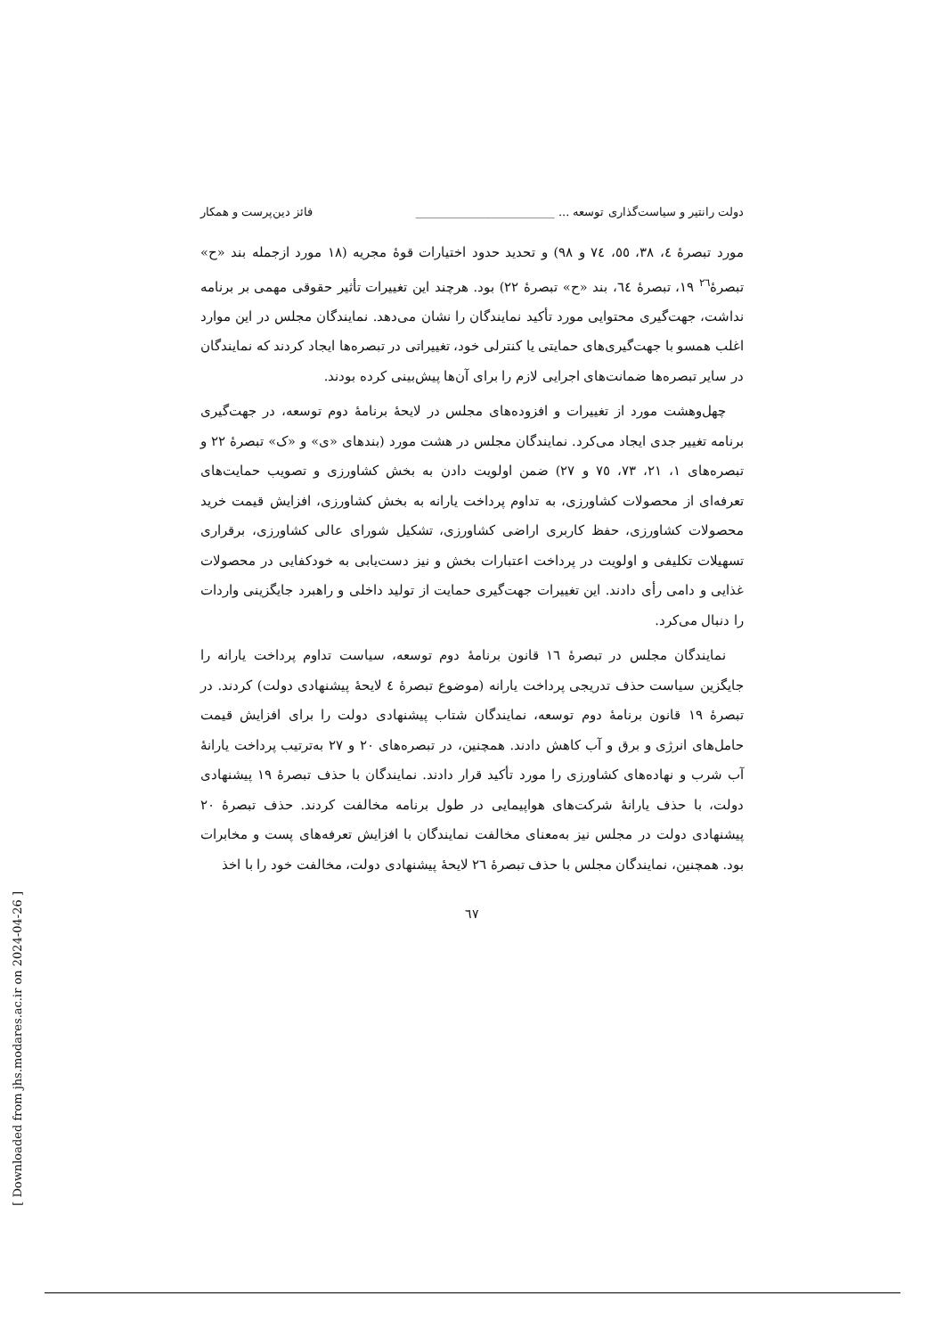دولت رانتیر و سیاست‌گذاری توسعه ... ________________________ فائز دین‌پرست و همکار
مورد تبصرهٔ ٤، ٣٨، ٥٥، ٧٤ و ٩٨) و تحدید حدود اختیارات قوهٔ مجریه (١٨ مورد ازجمله بند «ح» تبصرهٔ<sup>٢٦</sup> ١٩، تبصرهٔ ٦٤، بند «ح» تبصرهٔ ٢٢) بود. هرچند این تغییرات تأثیر حقوقی مهمی بر برنامه نداشت، جهت‌گیری محتوایی مورد تأکید نمایندگان را نشان می‌دهد. نمایندگان مجلس در این موارد اغلب همسو با جهت‌گیری‌های حمایتی یا کنترلی خود، تغییراتی در تبصره‌ها ایجاد کردند که نمایندگان در سایر تبصره‌ها ضمانت‌های اجرایی لازم را برای آن‌ها پیش‌بینی کرده بودند.
چهل‌وهشت مورد از تغییرات و افزوده‌های مجلس در لایحهٔ برنامهٔ دوم توسعه، در جهت‌گیری برنامه تغییر جدی ایجاد می‌کرد. نمایندگان مجلس در هشت مورد (بندهای «ی» و «ک» تبصرهٔ ٢٢ و تبصره‌های ١، ٢١، ٧٣، ٧٥ و ٢٧) ضمن اولویت دادن به بخش کشاورزی و تصویب حمایت‌های تعرفه‌ای از محصولات کشاورزی، به تداوم پرداخت یارانه به بخش کشاورزی، افزایش قیمت خرید محصولات کشاورزی، حفظ کاربری اراضی کشاورزی، تشکیل شورای عالی کشاورزی، برقراری تسهیلات تکلیفی و اولویت در پرداخت اعتبارات بخش و نیز دست‌یابی به خودکفایی در محصولات غذایی و دامی رأی دادند. این تغییرات جهت‌گیری حمایت از تولید داخلی و راهبرد جایگزینی واردات را دنبال می‌کرد.
نمایندگان مجلس در تبصرهٔ ١٦ قانون برنامهٔ دوم توسعه، سیاست تداوم پرداخت یارانه را جایگزین سیاست حذف تدریجی پرداخت یارانه (موضوع تبصرهٔ ٤ لایحهٔ پیشنهادی دولت) کردند. در تبصرهٔ ١٩ قانون برنامهٔ دوم توسعه، نمایندگان شتاب پیشنهادی دولت را برای افزایش قیمت حامل‌های انرژی و برق و آب کاهش دادند. همچنین، در تبصره‌های ٢٠ و ٢٧ به‌ترتیب پرداخت یارانهٔ آب شرب و نهاده‌های کشاورزی را مورد تأکید قرار دادند. نمایندگان با حذف تبصرهٔ ١٩ پیشنهادی دولت، با حذف یارانهٔ شرکت‌های هواپیمایی در طول برنامه مخالفت کردند. حذف تبصرهٔ ٢٠ پیشنهادی دولت در مجلس نیز به‌معنای مخالفت نمایندگان با افزایش تعرفه‌های پست و مخابرات بود. همچنین، نمایندگان مجلس با حذف تبصرهٔ ٢٦ لایحهٔ پیشنهادی دولت، مخالفت خود را با اخذ
٦٧
[ Downloaded from jhs.modares.ac.ir on 2024-04-26 ]